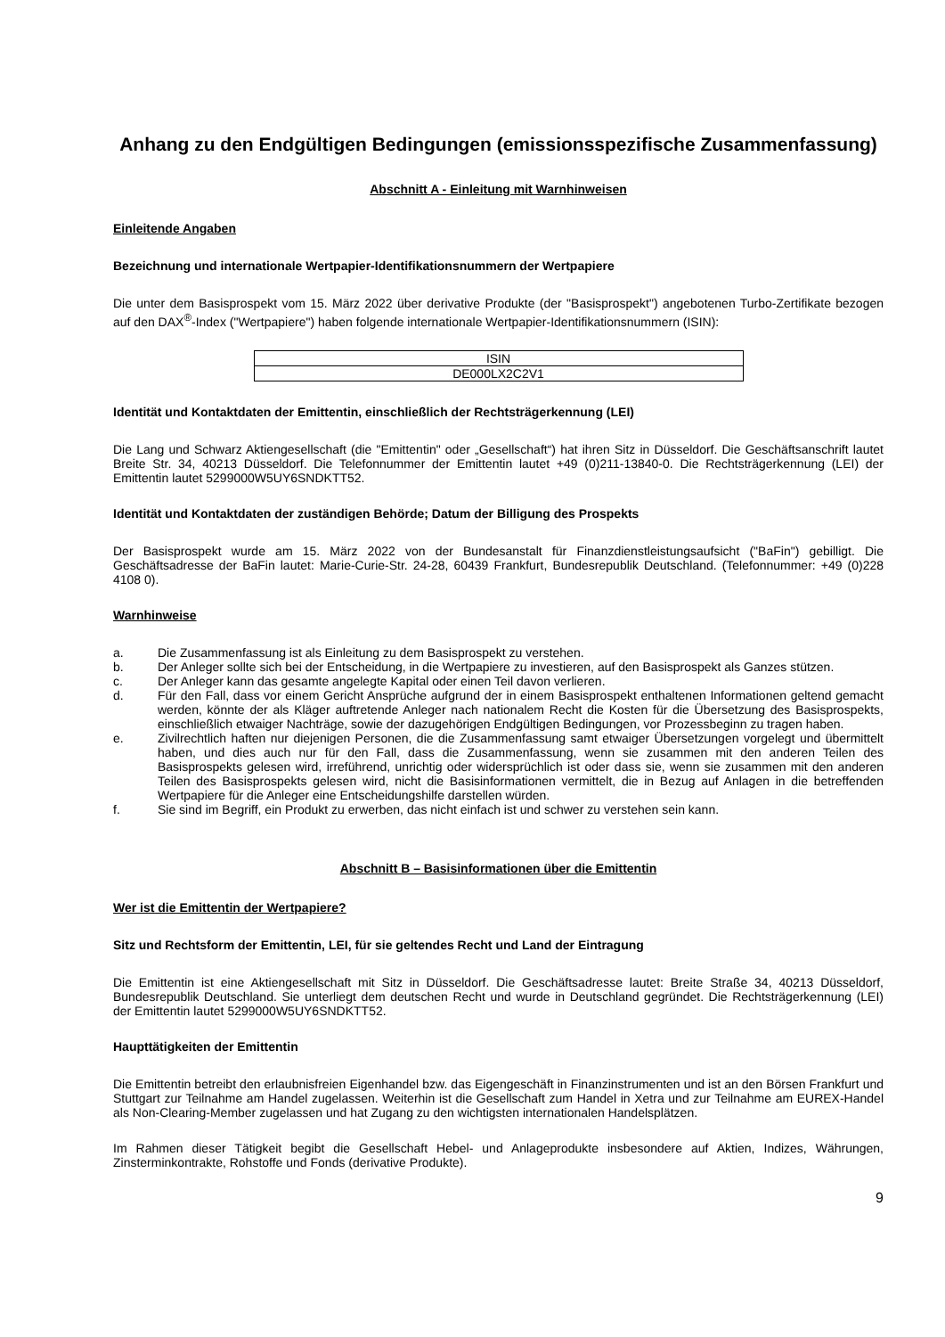Anhang zu den Endgültigen Bedingungen (emissionsspezifische Zusammenfassung)
Abschnitt A - Einleitung mit Warnhinweisen
Einleitende Angaben
Bezeichnung und internationale Wertpapier-Identifikationsnummern der Wertpapiere
Die unter dem Basisprospekt vom 15. März 2022 über derivative Produkte (der "Basisprospekt") angebotenen Turbo-Zertifikate bezogen auf den DAX<sup>®</sup>-Index ("Wertpapiere") haben folgende internationale Wertpapier-Identifikationsnummern (ISIN):
| ISIN |
| DE000LX2C2V1 |
Identität und Kontaktdaten der Emittentin, einschließlich der Rechtsträgerkennung (LEI)
Die Lang und Schwarz Aktiengesellschaft (die "Emittentin" oder „Gesellschaft“) hat ihren Sitz in Düsseldorf. Die Geschäftsanschrift lautet Breite Str. 34, 40213 Düsseldorf. Die Telefonnummer der Emittentin lautet +49 (0)211-13840-0. Die Rechtsträgerkennung (LEI) der Emittentin lautet 5299000W5UY6SNDKTT52.
Identität und Kontaktdaten der zuständigen Behörde; Datum der Billigung des Prospekts
Der Basisprospekt wurde am 15. März 2022 von der Bundesanstalt für Finanzdienstleistungsaufsicht ("BaFin") gebilligt. Die Geschäftsadresse der BaFin lautet: Marie-Curie-Str. 24-28, 60439 Frankfurt, Bundesrepublik Deutschland. (Telefonnummer: +49 (0)228 4108 0).
Warnhinweise
a. Die Zusammenfassung ist als Einleitung zu dem Basisprospekt zu verstehen.
b. Der Anleger sollte sich bei der Entscheidung, in die Wertpapiere zu investieren, auf den Basisprospekt als Ganzes stützen.
c. Der Anleger kann das gesamte angelegte Kapital oder einen Teil davon verlieren.
d. Für den Fall, dass vor einem Gericht Ansprüche aufgrund der in einem Basisprospekt enthaltenen Informationen geltend gemacht werden, könnte der als Kläger auftretende Anleger nach nationalem Recht die Kosten für die Übersetzung des Basisprospekts, einschließlich etwaiger Nachträge, sowie der dazugehörigen Endgültigen Bedingungen, vor Prozessbeginn zu tragen haben.
e. Zivilrechtlich haften nur diejenigen Personen, die die Zusammenfassung samt etwaiger Übersetzungen vorgelegt und übermittelt haben, und dies auch nur für den Fall, dass die Zusammenfassung, wenn sie zusammen mit den anderen Teilen des Basisprospekts gelesen wird, irreführend, unrichtig oder widersprüchlich ist oder dass sie, wenn sie zusammen mit den anderen Teilen des Basisprospekts gelesen wird, nicht die Basisinformationen vermittelt, die in Bezug auf Anlagen in die betreffenden Wertpapiere für die Anleger eine Entscheidungshilfe darstellen würden.
f. Sie sind im Begriff, ein Produkt zu erwerben, das nicht einfach ist und schwer zu verstehen sein kann.
Abschnitt B – Basisinformationen über die Emittentin
Wer ist die Emittentin der Wertpapiere?
Sitz und Rechtsform der Emittentin, LEI, für sie geltendes Recht und Land der Eintragung
Die Emittentin ist eine Aktiengesellschaft mit Sitz in Düsseldorf. Die Geschäftsadresse lautet: Breite Straße 34, 40213 Düsseldorf, Bundesrepublik Deutschland. Sie unterliegt dem deutschen Recht und wurde in Deutschland gegründet. Die Rechtsträgerkennung (LEI) der Emittentin lautet 5299000W5UY6SNDKTT52.
Haupttätigkeiten der Emittentin
Die Emittentin betreibt den erlaubnisfreien Eigenhandel bzw. das Eigengeschäft in Finanzinstrumenten und ist an den Börsen Frankfurt und Stuttgart zur Teilnahme am Handel zugelassen. Weiterhin ist die Gesellschaft zum Handel in Xetra und zur Teilnahme am EUREX-Handel als Non-Clearing-Member zugelassen und hat Zugang zu den wichtigsten internationalen Handelsplätzen.
Im Rahmen dieser Tätigkeit begibt die Gesellschaft Hebel- und Anlageprodukte insbesondere auf Aktien, Indizes, Währungen, Zinsterminkontrakte, Rohstoffe und Fonds (derivative Produkte).
9